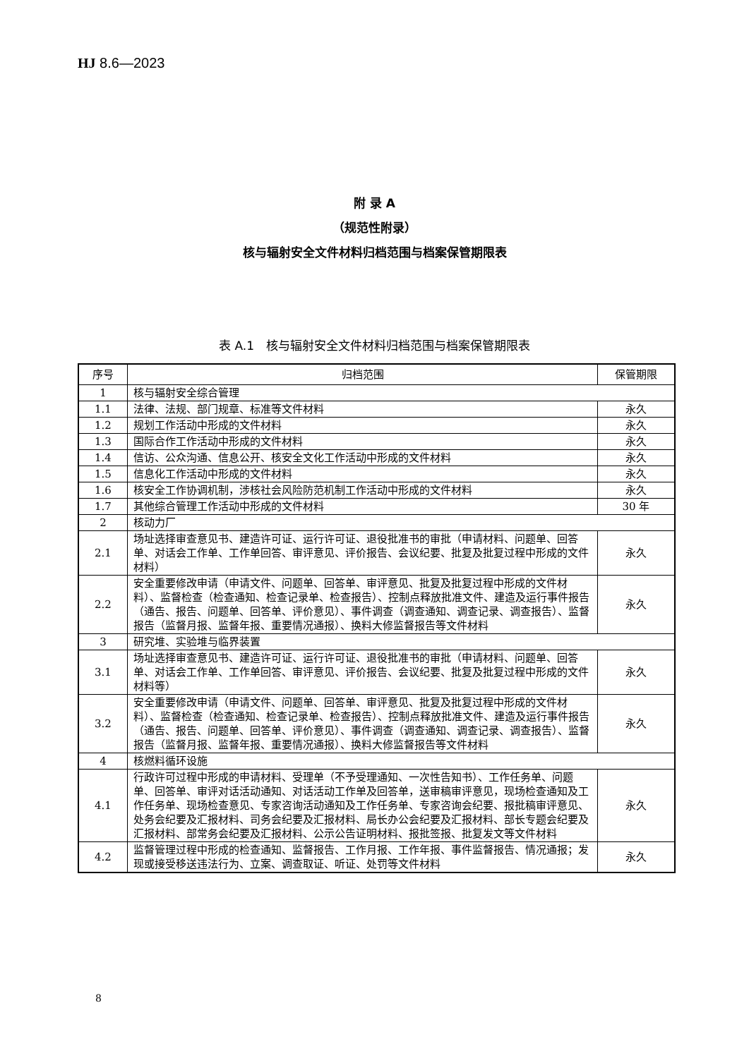HJ 8.6—2023
附 录 A
（规范性附录）
核与辐射安全文件材料归档范围与档案保管期限表
表 A.1　核与辐射安全文件材料归档范围与档案保管期限表
| 序号 | 归档范围 | 保管期限 |
| --- | --- | --- |
| 1 | 核与辐射安全综合管理 | |
| 1.1 | 法律、法规、部门规章、标准等文件材料 | 永久 |
| 1.2 | 规划工作活动中形成的文件材料 | 永久 |
| 1.3 | 国际合作工作活动中形成的文件材料 | 永久 |
| 1.4 | 信访、公众沟通、信息公开、核安全文化工作活动中形成的文件材料 | 永久 |
| 1.5 | 信息化工作活动中形成的文件材料 | 永久 |
| 1.6 | 核安全工作协调机制，涉核社会风险防范机制工作活动中形成的文件材料 | 永久 |
| 1.7 | 其他综合管理工作活动中形成的文件材料 | 30 年 |
| 2 | 核动力厂 | |
| 2.1 | 场址选择审查意见书、建造许可证、运行许可证、退役批准书的审批（申请材料、问题单、回答单、对话会工作单、工作单回答、审评意见、评价报告、会议纪要、批复及批复过程中形成的文件材料） | 永久 |
| 2.2 | 安全重要修改申请（申请文件、问题单、回答单、审评意见、批复及批复过程中形成的文件材料）、监督检查（检查通知、检查记录单、检查报告）、控制点释放批准文件、建造及运行事件报告（通告、报告、问题单、回答单、评价意见）、事件调查（调查通知、调查记录、调查报告）、监督报告（监督月报、监督年报、重要情况通报）、换料大修监督报告等文件材料 | 永久 |
| 3 | 研究堆、实验堆与临界装置 | |
| 3.1 | 场址选择审查意见书、建造许可证、运行许可证、退役批准书的审批（申请材料、问题单、回答单、对话会工作单、工作单回答、审评意见、评价报告、会议纪要、批复及批复过程中形成的文件材料等） | 永久 |
| 3.2 | 安全重要修改申请（申请文件、问题单、回答单、审评意见、批复及批复过程中形成的文件材料）、监督检查（检查通知、检查记录单、检查报告）、控制点释放批准文件、建造及运行事件报告（通告、报告、问题单、回答单、评价意见）、事件调查（调查通知、调查记录、调查报告）、监督报告（监督月报、监督年报、重要情况通报）、换料大修监督报告等文件材料 | 永久 |
| 4 | 核燃料循环设施 | |
| 4.1 | 行政许可过程中形成的申请材料、受理单（不予受理通知、一次性告知书）、工作任务单、问题单、回答单、审评对话活动通知、对话活动工作单及回答单，送审稿审评意见，现场检查通知及工作任务单、现场检查意见、专家咨询活动通知及工作任务单、专家咨询会纪要、报批稿审评意见、处务会纪要及汇报材料、司务会纪要及汇报材料、局长办公会纪要及汇报材料、部长专题会纪要及汇报材料、部常务会纪要及汇报材料、公示公告证明材料、报批签报、批复发文等文件材料 | 永久 |
| 4.2 | 监督管理过程中形成的检查通知、监督报告、工作月报、工作年报、事件监督报告、情况通报；发现或接受移送违法行为、立案、调查取证、听证、处罚等文件材料 | 永久 |
8